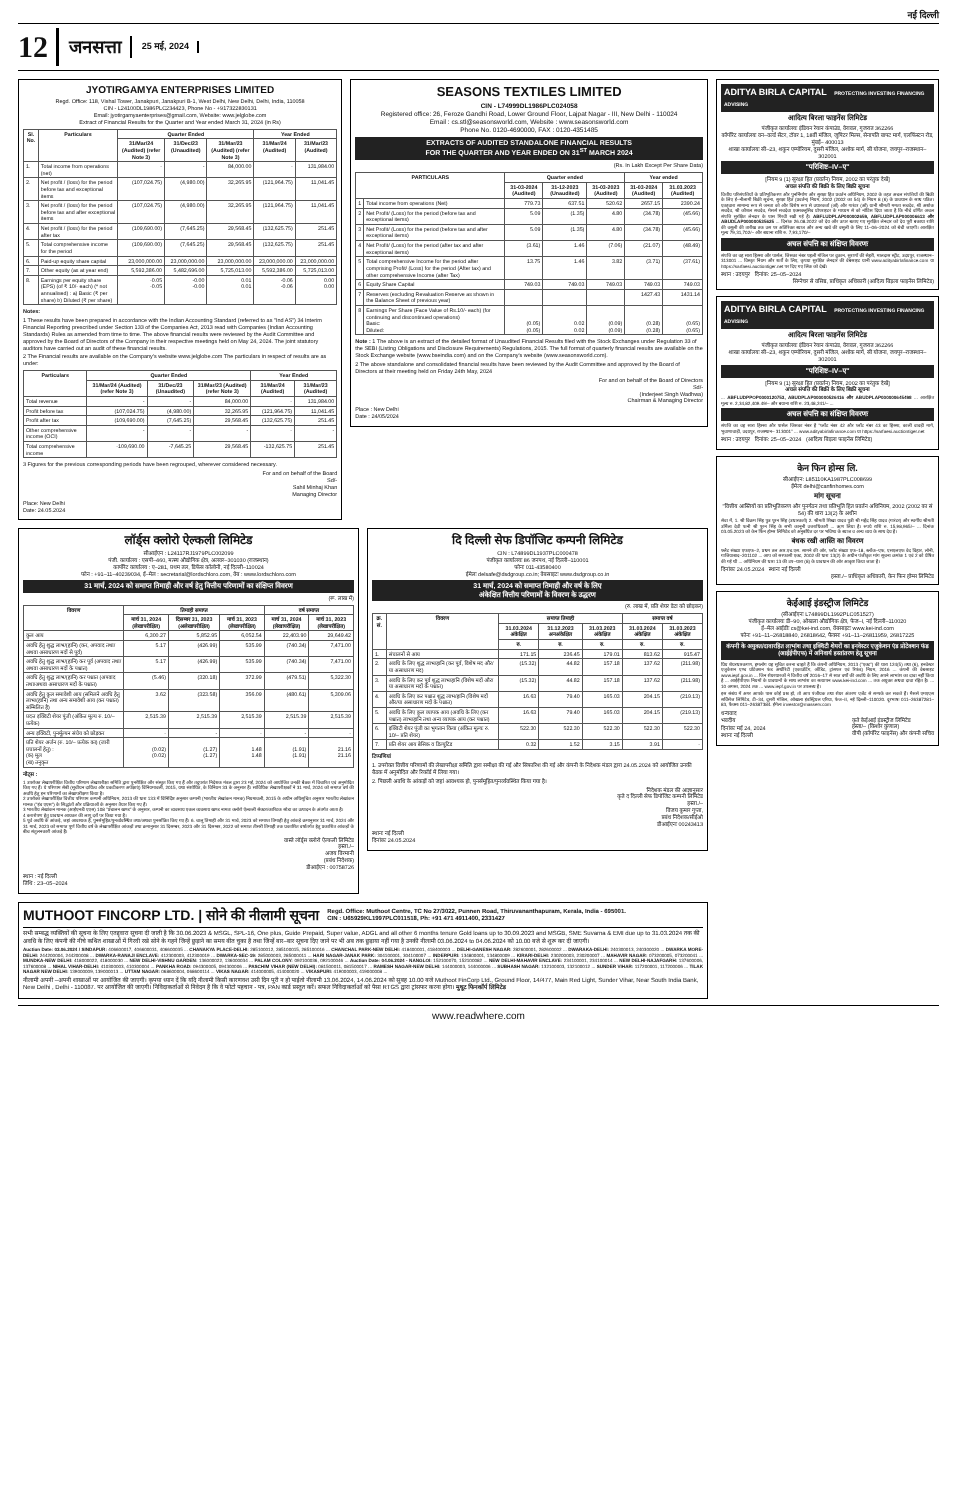नई दिल्ली
12 जनसत्ता 25 मई, 2024
JYOTIRGAMYA ENTERPRISES LIMITED
Regd. Office: 118, Vishal Tower, Janakpuri, Janakpuri B-1, West Delhi, New Delhi, Delhi, India, 110058
CIN - L24100DL1986PLC234423, Phone No - +917322830131
Email: jyotirgamyaenterprises@gmail.com, Website: www.jelglobe.com
Extract of Financial Results for the Quarter and Year ended March 31, 2024 (in Rs)
| Sl. No. | Particulars | Quarter Ended | | | Year Ended | |
| --- | --- | --- | --- | --- | --- | --- |
| | | 31/Mar/24 (Audited) (refer Note 3) | 31/Dec/23 (Unaudited) | 31/Mar/23 (Audited) (refer Note 3) | 31/Mar/24 (Audited) | 31/Mar/23 (Audited) |
| 1. | Total income from operations (net) | - | - | 84,000.00 | - | 131,984.00 |
| 2. | Net profit / (loss) for the period before tax and exceptional items | (107,024.75) | (4,980.00) | 32,265.95 | (121,964.75) | 11,041.45 |
| 3. | Net profit / (loss) for the period before tax and after exceptional items | (107,024.75) | (4,980.00) | 32,265.95 | (121,964.75) | 11,041.45 |
| 4. | Net profit / (loss) for the period after tax | (109,690.00) | (7,645.25) | 29,568.45 | (132,625.75) | 251.45 |
| 5. | Total comprehensive income for the period | (109,690.00) | (7,645.25) | 29,568.45 | (132,625.75) | 251.45 |
| 6. | Paid-up equity share capital | 23,000,000.00 | 23,000,000.00 | 23,000,000.00 | 23,000,000.00 | 23,000,000.00 |
| 7. | Other equity (as at year end) | 5,592,386.00 | 5,482,696.00 | 5,725,013.00 | 5,592,386.00 | 5,725,013.00 |
| 8. | Earnings per equity share (EPS) (of ₹ 10/- each) (* not annualised) : a) Basic (₹ per share) b) Diluted (₹ per share) | -0.05 -0.05 | -0.00 -0.00 | 0.01 0.01 | -0.06 -0.06 | 0.00 0.00 |
Notes:
1 These results have been prepared in accordance with the Indian Accounting Standard (referred to as "Ind AS") 34 Interim Financial Reporting prescribed under Section 133 of the Companies Act, 2013 read with Companies (Indian Accounting Standards) Rules as amended from time to time. The above financial results were reviewed by the Audit Committee and approved by the Board of Directors of the Company in their respective meetings held on May 24, 2024. The joint statutory auditors have carried out an audit of these financial results.
2 The Financial results are available on the Company's website www.jelglobe.com The particulars in respect of results are as under:
| Particulars | Quarter Ended | | | Year Ended | |
| --- | --- | --- | --- | --- | --- |
| | 31/Mar/24 (Audited) (refer Note 3) | 31/Dec/23 (Unaudited) | 31/Mar/23 (Audited) (refer Note 3) | 31/Mar/24 (Audited) | 31/Mar/23 (Audited) |
| Total revenue | - | - | 84,000.00 | - | 131,984.00 |
| Profit before tax | (107,024.75) | (4,980.00) | 32,265.95 | (121,964.75) | 11,041.45 |
| Profit after tax | (109,690.00) | (7,645.25) | 29,568.45 | (132,625.75) | 251.45 |
| Other comprehensive income (OCI) | - | - | - | - | - |
| Total comprehensive income | -109,690.00 | -7,645.25 | 29,568.45 | -132,625.75 | 251.45 |
3 Figures for the previous corresponding periods have been regrouped, wherever considered necessary.
For and on behalf of the Board
Sd/-
Sahil Minhaj Khan
Managing Director
Place: New Delhi
Date: 24.05.2024
SEASONS TEXTILES LIMITED
CIN - L74999DL1986PLC024058
Registered office: 26, Feroze Gandhi Road, Lower Ground Floor, Lajpat Nagar - III, New Delhi - 110024
Email : cs.stl@seasonsworld.com, Website : www.seasonsworld.com
Phone No. 0120-4690000, FAX : 0120-4351485
EXTRACTS OF AUDITED STANDALONE FINANCIAL RESULTS
FOR THE QUARTER AND YEAR ENDED ON 31<sup>ST</sup> MARCH 2024
(Rs. In Lakh Except Per Share Data)
| PARTICULARS | | Quarter ended | | | Year ended | |
| --- | --- | --- | --- | --- | --- | --- |
| | | 31-03-2024 (Audited) | 31-12-2023 (Unaudited) | 31-03-2023 (Audited) | 31-03-2024 (Audited) | 31.03.2023 (Audited) |
| 1 | Total income from operations (Net) | 779.73 | 637.51 | 520.62 | 2657.15 | 2390.24 |
| 2 | Net Profit/ (Loss) for the period (before tax and exceptional items) | 5.09 | (1.35) | 4.80 | (34.78) | (45.66) |
| 3 | Net Profit/ (Loss) for the period (before tax and after exceptional items) | 5.09 | (1.35) | 4.80 | (34.78) | (45.66) |
| 4 | Net Profit/ (Loss) for the period (after tax and after exceptional items) | (3.61) | 1.46 | (7.06) | (21.07) | (48.49) |
| 5 | Total comprehensive Income for the period after comprising Profit/ (Loss) for the period (After tax) and other comprehensive Income (after Tax) | 13.75 | 1.46 | 3.82 | (3.71) | (37.61) |
| 6 | Equity Share Capital | 749.03 | 749.03 | 749.03 | 749.03 | 749.03 |
| 7 | Reserves (excluding Revaluation Reserve as shown in the Balance Sheet of previous year) | | | | 1427.43 | 1431.14 |
| 8 | Earnings Per Share (Face Value of Rs.10/- each) (for continuing and discontinued operations) Basic: Diluted: | (0.05) (0.05) | 0.02 0.02 | (0.09) (0.09) | (0.28) (0.28) | (0.65) (0.65) |
Note : 1 The above is an extract of the detailed format of Unaudited Financial Results filed with the Stock Exchanges under Regulation 33 of the SEBI (Listing Obligations and Disclosure Requirements) Regulations, 2015. The full format of quarterly financial results are available on the Stock Exchange website (www.bseindia.com) and on the Company's website (www.seasonsworld.com).
2 The above standalone and consolidated financial results have been reviewed by the Audit Committee and approved by the Board of Directors at their meeting held on Friday 24th May, 2024
For and on behalf of the Board of Directors
Sd/-
(Inderjeet Singh Wadhwa)
Chairman & Managing Director
Place : New Delhi
Date : 24/05/2024
लॉर्ड्स क्लोरो ऐल्कली लिमिटेड
सीआईएन : L24117RJ1979PLC002099
पंजी. कार्यालय : एसपी–460, मत्स्य औद्योगिक क्षेत्र, अलवर–301030 (राजस्थान)
कार्पोरेट कार्यालय : ए–281, प्रथम तल, डिफेंस कॉलोनी, नई दिल्ली–110024
फोन : +91–11–40239034, ई–मेल : secretarial@lordschloro.com, वेब : www.lordschloro.com
31 मार्च, 2024 को समाप्त तिमाही और वर्ष हेतु वित्तीय परिणामों का संक्षिप्त विवरण
(रू. लाख में)
| विवरण | तिमाही समाप्त | | | वर्ष समाप्त | |
| --- | --- | --- | --- | --- | --- |
| | मार्च 31, 2024 (लेखापरीक्षित) | दिसम्बर 31, 2023 (अलेखापरीक्षित) | मार्च 31, 2023 (लेखापरीक्षित) | मार्च 31, 2024 (लेखापरीक्षित) | मार्च 31, 2023 (लेखापरीक्षित) |
| कुल आय | 6,300.27 | 5,852.95 | 6,052.54 | 22,403.90 | 29,649.42 |
| अवधि हेतु शुद्ध लाभ/(हानि) (कर, अपवाद तथा/अथवा असाधारण मदों से पूर्व) | 5.17 | (426.99) | 535.99 | (740.34) | 7,471.00 |
| अवधि हेतु शुद्ध लाभ/(हानि) कर पूर्व (अपवाद तथा/अथवा असाधारण मदों के पश्चात) | 5.17 | (426.99) | 535.99 | (740.34) | 7,471.00 |
| अवधि हेतु शुद्ध लाभ/(हानि) कर पश्चात (अपवाद तथा/अथवा असाधारण मदों के पश्चात) | (5.46) | (320.18) | 372.99 | (479.51) | 5,322.30 |
| अवधि हेतु कुल समावेशी आय (समिलने अवधि हेतु लाभ/(हानि) तथा अन्य समावेशी आय (कर पश्चात) सम्मिलित है) | 3.62 | (323.58) | 356.09 | (480.61) | 5,309.06 |
| प्रदत्त इक्विटी शेयर पूंजी (अंकित मूल्य रु. 10/– प्रत्येक) | 2,515.39 | 2,515.39 | 2,515.39 | 2,515.39 | 2,515.39 |
| अन्य इक्विटी, पुनर्मूल्यन संचेय को छोड़कर | - | - | - | - | - |
| प्रति शेयर अर्जन (रु. 10/– प्रत्येक का) (जारी प्रचालनों हेतु) : (क) मूल (ख) तनुकृत | (0.02) (0.02) | (1.27) (1.27) | 1.48 1.48 | (1.91) (1.91) | 21.16 21.16 |
नोट्स :
1 उपरोक्त लेखापरीक्षित वित्तीय परिणाम लेखापरीक्षा समिति द्वारा पुनरीक्षित और संस्तुत किए गए हैं और तदुपरांत निदेशक मंडल द्वारा 23 मई, 2024 को आयोजित उनकी बैठक में विचारित एवं अनुमोदित किए गए हैं। ये परिणाम सेबी (सूचीयन दायित्व और प्रकटीकरण अपेक्षाएं) विनियमावली, 2015, यथा संशोधित, के विनियम 33 के अनुसार हैं। सांविधिक लेखापरीक्षकों ने 31 मार्च, 2024 को समाप्त वर्ष की अवधि हेतु इन परिणामों का लेखापरीक्षण किया है।
2 उपरोक्त लेखापरीक्षित वित्तीय परिणाम कम्पनी अधिनियम, 2013 की धारा 133 में विनिर्दिष्ट अनुसार कम्पनी (भारतीय लेखांकन मानक) नियमावली, 2015 के अधीन अधिसूचित अनुसार भारतीय लेखांकन मानक ("इंड एएस") के सिद्धांतों और प्रक्रियाओं के अनुसार तैयार किए गए हैं।
3 भारतीय लेखांकन मानक (आईएनडी एएस) 108 "प्रचालन खण्ड" के अनुसार, कम्पनी का व्यवसाय एकल व्यवसाय खण्ड नामतः क्लोरो ऐल्कली सेक्टर/कारिटक सोडा का उत्पादन के अंतर्गत आता है।
4 करारोपण हेतु प्रावधान आयकर की लागू दरों पर किया गया है।
5 पूर्व अवधि के आंकड़े, जहां आवश्यक है, पुनर्समूहित/पुनर्व्यवस्थित तथा/अथवा पुनर्सांठित किए गए हैं। 6. चालू तिमाही और 31 मार्च, 2023 को समाप्त तिमाही हेतु आंकड़े क्रमानुसार 31 मार्च, 2024 और 31 मार्च, 2023 को समाप्त पूर्ण वित्तीय वर्ष के लेखापरीक्षित आंकड़ों तथा क्रमानुसार 31 दिसम्बर, 2023 और 31 दिसम्बर, 2022 को समाप्त तीसरी तिमाही तक प्रकाशित वर्षांतर्गत हेतु प्रकाशित आंकड़ों के बीच संतुलनकारी आंकड़े हैं।
वास्ते लॉर्ड्स क्लोरो ऐल्कली लिमिटेड
हस्ता./–
अजय विरमानी
(प्रबंध निदेशक)
डीआईएन : 00758726
स्थान : नई दिल्ली
तिथि : 23–05–2024
दि दिल्ली सेफ डिपॉजिट कम्पनी लिमिटेड
CIN : L74899DL1937PLC000478
पंजीकृत कार्यालयः 86 जनपथ, नई दिल्ली–110001
फोनः 011-43580400
ईमेलः delsafe@dsdgroup.co.in; वेबसाइटः www.dsdgroup.co.in
31 मार्च, 2024 को समाप्त तिमाही और वर्ष के लिए
अंकेक्षित वित्तीय परिणामों के विवरण के उद्धरण
(रु. लाख में, प्रति शेयर डेटा को छोड़कर)
| क्र. सं. | विवरण | समाप्त तिमाही | | | समाप्त वर्ष | |
| --- | --- | --- | --- | --- | --- | --- |
| | | 31.03.2024 अंकेक्षित | 31.12.2023 अनअंकेक्षित | 31.03.2023 अंकेक्षित | 31.03.2024 अंकेक्षित | 31.03.2023 अंकेक्षित |
| | | रु. | रु. | रु. | रु. | रु. |
| 1. | संचालनों से आय | 171.15 | 236.45 | 179.01 | 813.62 | 915.47 |
| 2. | अवधि के लिए शुद्ध लाभ/हानि (कर पूर्व, विशेष मद और/या असाधारण मद) | (15.32) | 44.82 | 157.18 | 137.62 | (211.98) |
| 3. | अवधि के लिए कर पूर्व शुद्ध लाभ/हानि (विशेष मदों और/या असाधारण मदों के पश्चात) | (15.32) | 44.82 | 157.18 | 137.62 | (211.98) |
| 4. | अवधि के लिए कर पश्चात शुद्ध लाभ/हानि (विशेष मदों और/या असाधारण मदों के पश्चात) | 16.63 | 79.40 | 165.03 | 204.15 | (219.13) |
| 5. | अवधि के लिए कुल व्यापक आय (अवधि के लिए (कर पश्चात) लाभ/हानि तथा अन्य व्यापक आय (कर पश्चात) | 16.63 | 79.40 | 165.03 | 204.15 | (219.13) |
| 6. | इक्विटी शेयर पूंजी का भुगतान किया (अंकित मूल्यः रु. 10/– प्रति शेयर) | 522.30 | 522.30 | 522.30 | 522.30 | 522.30 |
| 7. | प्रति शेयर आय बेसिक व डिल्यूटिड | 0.32 | 1.52 | 3.15 | 3.91 | - |
टिप्पणियां
1. उपरोक्त वित्तीय परिणामों की लेखापरीक्षा समिति द्वारा समीक्षा की गई और सिफारिश की गई और कंपनी के निदेशक मंडल द्वारा 24.05.2024 को आयोजित उनकी बैठक में अनुमोदित और रिकॉर्ड में लिया गया।
2. पिछली अवधि के आंकड़ों को जहां आवश्यक हो, पुनर्समूहित/पुनर्व्यवस्थित किया गया है।
निदेशक मंडल की आज्ञानुसार
कृते द दिल्ली सेफ डिपॉजिट कम्पनी लिमिटेड
हस्ता./–
विजय कुमार गुप्ता,
प्रबंध निदेशक/सीईओ
डीआईएनः 00243413
स्थानः नई दिल्ली
दिनांकः 24.05.2024
MUTHOOT FINCORP LTD. | सोने की नीलामी सूचना Regd. Office: Muthoot Centre, TC No 27/3022, Punnen Road, Thiruvananthapuram, Kerala, India - 695001.
CIN : U65929KL1997PLC011518, Ph: +91 471 4911400, 2331427
सभी सम्बद्ध व्यक्तियों की सूचना के लिए एतद्द्वारा सूचना दी जाती है कि 30.06.2023 & MSGL, SPL-16, One plus, Guide Prepaid, Super value, ADGL and all other 6 months tenure Gold loans up to 30.09.2023 and MSGB, SME Suvarna & EMI due up to 31.03.2024 तक की अवधि के लिए कंपनी की नीचे कथित शाखाओं में गिरवी रखे सोने के गहने जिन्हें छुड़ाने का समय बीत चुका है तथा जिन्हें बार–बार सूचना दिए जाने पर भी अब तक छुड़ाया नहीं गया है उनकी नीलामी 03.06.2024 to 04.06.2024 को 10.00 बजे से शुरू कर दी जाएगी।
Auction Date: 03.06.2024 / SINDAPUR: 406600017, 406600031, 406600035 ... CHANAKYA PLACE-DELHI: 285100012, 285100015, 285100016 ... CHANCHAL PARK-NEW DELHI: 418400001, 418400003 ... DELHI-GANESH NAGAR: 282600001, 282600002 ... DWARAKA-DELHI: 240300013, 240300020 ... DWARKA MORE-DELHI: 244200004, 244200008 ... DWARKA-RANAJI ENCLAVE: 412300003, 412300019 ... DWARKA-SEC-19: 285000003, 285000011 ... HARI NAGAR-JANAK PARK: 304100001, 304100007 ... INDERPURI: 134800001, 134800009 ... KIRARI-DELHI: 230200003, 230200007 ... MAHAVIR NAGAR: 073200005, 073200041 ... MUNDKA-NEW DELHI: 418000022, 418000030 ... NEW DELHI-VISHNU GARDEN: 136000022, 136000034 ... PALAM COLONY: 092100036, 092100046 ... Auction Date: 04.06.2024 - NANGLOI: 152100070, 152100082 ... NEW DELHI-MAHAVIR ENCLAVE: 234100001, 234100014 ... NEW DELHI-NAJAFGARH: 137600006, 137600008 ... NIHAL VIHAR-DELHI: 410300003, 410300004 ... PANKHA ROAD: 094300005, 094300006 ... PASCHIM VIHAR (NEW DELHI): 081500011, 081500017 ... RAMESH NAGAR-NEW DELHI: 144000003, 144000006 ... SUBHASH NAGAR: 132100003, 132100012 ... SUNDER VIHAR: 117200001, 117200006 ... TILAK NAGAR NEW DELHI: 139000009, 139000013 ... UTTAM NAGAR: 068600004, 068600114 ... VIKAS NAGAR: 414000005, 414000020 ... VIKASPURI: 419000003, 419000008 ...
नीलामी अपनी –अपनी शाखाओं पर आयोजित की जाएगी। कृपया ध्यान दें कि यदि नीलामी किसी कारणवश उसी दिन पूरी न हो पाईतो नीलामी 13.06.2024, 14.06.2024 को सुबह 10.00 बजे Muthoot FinCorp Ltd., Ground Floor, 14/477, Main Red Light, Sunder Vihar, Near South India Bank, New Delhi , Delhi - 110087. पर आयोजित की जाएगी। निविदाकर्ताओं से निवेदन है कि वे फोटो पहचान - पत्र, PAN कार्ड प्रस्तुत करें। सफल निविदाकर्ताओं को पैसा RTGS द्वारा ट्रांसफर करना होगा। मुथूट फिनकॉर्प लिमिटेड
ADITYA BIRLA CAPITAL PROTECTING INVESTING FINANCING ADVISING
आदित्य बिरला फाइनेंस लिमिटेड
पंजीकृत कार्यालयः इंडियन रेयान कंपाउंड, वेरावल, गुजरात 362266
कॉर्पोरेट कार्यालयः वन–वर्ल्ड सेंटर, टॉवर 1, 18वीं मंजिल, जुपिटर मिल्स, सेनापति बापट मार्ग, एलफिंस्टन रोड, मुंबई– 400013
शाखा कार्यालयः सी–23, शकुन एम्पोरियम, दुसरी मंजिल, अशोक मार्ग, सी योजना, जयपुर–राजस्थान–302001
"परिशिष्ट–IV–ए"
[नियम 9 (1) सुरक्षा हित (प्रवर्तन) नियम, 2002 का परंतुक देखें]
अचल संपत्ति की बिक्री के लिए बिक्री सूचना
वित्तीय परिसंपत्तियों के प्रतिभूतिकरण और पुनर्निर्माण और सुरक्षा हित प्रवर्तन अधिनियम, 2002 के तहत अचल संपत्तियों की बिक्री के लिए ई–नीलामी बिक्री सूचना, सुरक्षा हित (प्रवर्तन) नियम, 2002 (2002 का 54) के नियम 8 (6) के प्रावधान के साथ पठित। एतद्द्वारा सामान्य रूप से जनता को और विशेष रूप से उधारकर्ता (ओं) और गारंटर (ओं) यानी श्रीमती ममता सचदेव, श्री अशोक सचदेव, श्री कौशल सचदेव, मेसर्स सचदेवा एक्सक्लूसिव प्रोपराइटर के माध्यम से को नोटिस दिया जाता है कि नीचे वर्णित अचल संपत्ति सुरक्षित लेनदार के पास गिरवी रखी गई है। ABFLUDPLAP000002659, ABFLUDPLAP000006613 और ABUDLAP000000535625 ... दिनांक 26.08.2022 को देय और ऊपर बताए गए सुरक्षित लेनदार को देय पूरी बकाया राशि की वसूली की तारीख तक उस पर अतिरिक्त ब्याज और अन्य खर्च की वसूली के लिए 11–06–2024 को बेची जाएगी। आरक्षित मूल्य 79,31,702/– और बयाना राशि रु. 7,93,170/–
अचल संपत्ति का संक्षिप्त विवरणः
संपत्ति का वह सारा हिस्सा और पार्सल, जिसका नंबर पहली मंजिल पर दुकान, सुराणों की सेहरी, मालदास स्ट्रीट, उदयपुर, राजस्थान–313001 ... विस्तृत नियम और शर्तों के लिए, कृपया सुरक्षित लेनदार की वेबसाइट यानी www.adityabirlafinance.com या https://sarfaesi.auctiontiger.net पर दिए गए लिंक को देखें।
स्थान : उदयपुर दिनांक: 25–05–2024
सिग्नेचर से वसिष्ठ, प्राधिकृत अधिकारी (आदित्य बिड़ला फाइनेंस लिमिटेड)
ADITYA BIRLA CAPITAL PROTECTING INVESTING FINANCING ADVISING
आदित्य बिरला फाइनेंस लिमिटेड
पंजीकृत कार्यालयः इंडियन रेयान कंपाउंड, वेरावल, गुजरात 362266
शाखा कार्यालयः सी–23, शकुन एम्पोरियम, दुसरी मंजिल, अशोक मार्ग, सी योजना, जयपुर–राजस्थान–302001
"परिशिष्ट–IV–ए"
[नियम 9 (1) सुरक्षा हित (प्रवर्तन) नियम, 2002 का परंतुक देखें]
अचल संपत्ति की बिक्री के लिए बिक्री सूचना
... ABFLUDPPOP0000120753, ABUDPLAP000000526416 और ABUDPLAP000000645498 ... आरक्षित मूल्य रु. 2,34,82,409.49/– और बयाना राशि रु. 23,48,241/– ...
अचल संपत्ति का संक्षिप्त विवरणः
संपत्ति का वह सारा हिस्सा और पार्सल जिसका नंबर है "प्लॉट नंबर 42 और प्लॉट नंबर 43 का हिस्सा, काली वावड़ी मार्ग, भुवाणावाड़ी, उदयपुर, राजस्थान– 313001" ... www.adityabirlafinance.com या https://sarfaesi.auctiontiger.net
स्थान : उदयपुर दिनांक: 25–05–2024 (आदित्य बिड़ला फाइनेंस लिमिटेड)
केन फिन होम्स लि.
सीआईएन: L85110KA1987PLC008699
ईमेलः delhi@canfinhomes.com
मांग सूचना
"वित्तीय आस्तियों का प्रतिभूतिकरण और पुनर्गठन तथा प्रतिभूति हित प्रवर्तन अधिनियम, 2002 (2002 का सं 54) की धारा 13(2) के अधीन
सेवा में, 1. श्री विक्रम सिंह पुत्र पूरन सिंह (उधारकर्ता) 2. श्रीमती शिखा यादव पुत्री श्री महेंद्र सिंह यादव (गारंटर) और स्वर्गीय श्रीमती उर्मिला देवी पत्नी श्री पूरन सिंह के सभी कानूनी उत्तराधिकारी ... ऋण लिया है। रुपये राशि रु. 15,98,965/– ... दिनांक 03.05.2023 को केन फिन होम्स लिमिटेड को अनुबंधित दर पर भविष्य के ब्याज व अन्य व्यय के साथ देय है।
बंधक रखी आस्ति का विवरण
फ्लैट संख्या एफएफ–2, प्रथम तल आर.एच.एस. सामने की ओर, प्लॉट संख्या एफ–18, ब्लॉक–एफ, एसएलएफ वेद विहार, लोनी, गाजियाबाद–201102 ... आप को सरफासी एक्ट, 2002 की धारा 13(2) के अधीन पंजीकृत मांग सूचना क्रमांक 1 एवं 2 को प्रेषित की गई थी ... अधिनियम की धारा 13 की उप–धारा (8) के प्रावधान की ओर आकृष्ट किया जाता है।
दिनांकः 24.05.2024 स्थानः नई दिल्ली
हस्ता./– प्राधिकृत अधिकारी, केन फिन होम्स लिमिटेड
केईआई इंडस्ट्रीज लिमिटेड
(सीआईएनः L74899DL1992PLC051527)
पंजीकृत कार्यालयः डी–90, ओखला औद्योगिक क्षेत्र, फेज–I, नई दिल्ली–110020
ई–मेल आईडीः cs@kei-ind.com, वेबसाइटः www.kei-ind.com
फोनः +91–11–26818840, 26818642, फैक्सः +91–11–26811959, 26817225
कंपनी के अयुक्त/दावारहित लाभांश तथा इक्विटी शेयरों का इनवेस्टर एजुकेशन एंड प्रोटेक्शन फंड (आईईपीएफ) में अनिवार्य हस्तांतरण हेतु सूचना
प्रिय शेयरधारकगण, हमलोग यह सूचित करना चाहते हैं कि कंपनी अधिनियम, 2013 ("एक्ट") की धारा 124(5) तथा (6), इनवेस्टर एजुकेशन एण्ड प्रोटेक्शन फंड अथॉरिटी (एकाउंटिंग, ऑडिट, ट्रांसफर एवं रिफंड) नियम, 2016 ... कंपनी की वेबसाइट www.iepf.gov.in ... जिन शेयरधारकों ने वित्तीय वर्ष 2016–17 से सात वर्षों की अवधि के लिए अपने लाभांश का दावा नहीं किया है ... आईईपीएफ नियमों के प्रावधानों के साथ लाभांश का सत्यापन www.kei-ind.com ... तक अयुक्त अथवा दावा रहित है। ... 10 अगस्त, 2024 तक ... www.iepf.gov.in पर उपलब्ध है।
इस संबंध में अगर आपके पास कोई प्रश्न हो, तो आप पंजीयक तथा शेयर अंतरण एजेंट से सम्पर्क कर सकते हैं। मैसर्स एमएएस सर्विसेज लिमिटेड, टी–34, दूसरी मंजिल, ओखला इंडस्ट्रियल एरिया, फेज–II, नई दिल्ली–110020. दूरभाषः 011–26387281–83, फैक्सः 011–26387384. ईमेलः investor@masserv.com
धन्यवाद
भवदीय कृते केईआई इंडस्ट्रीज लिमिटेड
हस्ता/– (किशोर कुणाल)
वीपी (कॉर्पोरेट फाइनेंस) और कंपनी सचिव
दिनांकः मई 24, 2024
स्थानः नई दिल्ली
www.readwhere.com